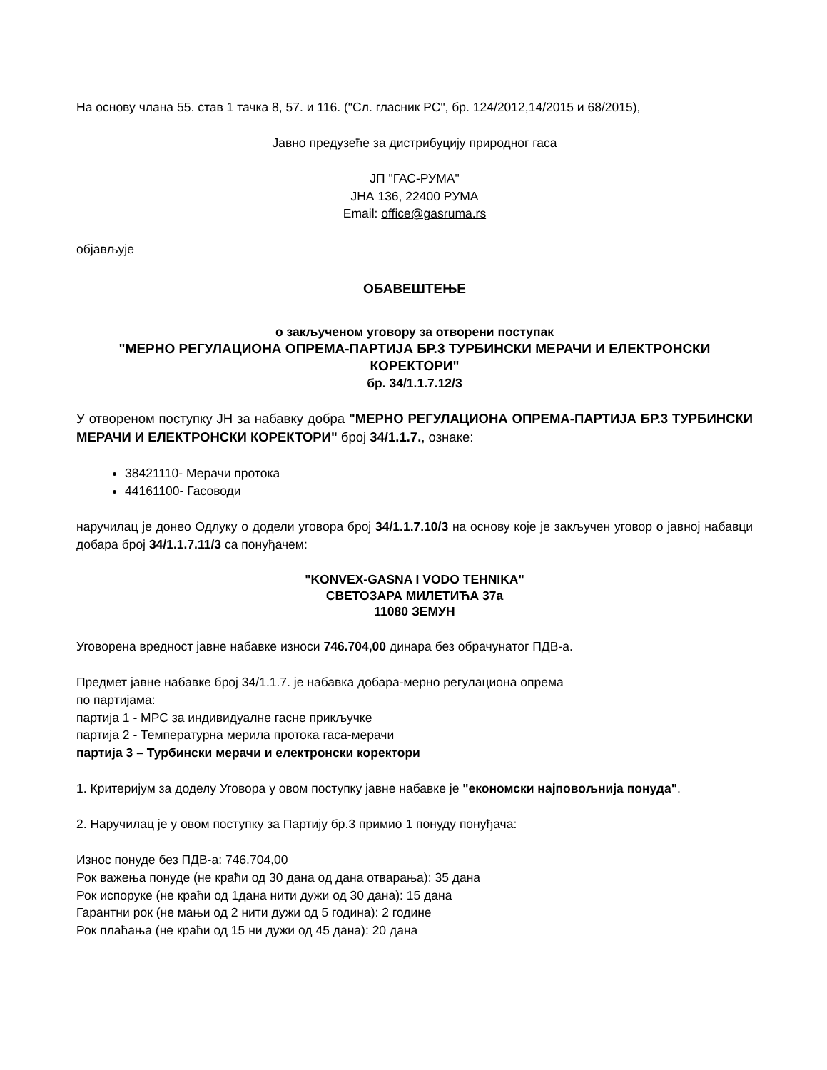На основу члана 55. став 1 тачка 8, 57. и 116. ("Сл. гласник РС", бр. 124/2012,14/2015 и 68/2015),
Јавно предузеће за дистрибуцију природног гаса
ЈП "ГАС-РУМА"
ЈНА 136, 22400 РУМА
Email: office@gasruma.rs
објављује
ОБАВЕШТЕЊЕ
о закљученом уговору за отворени поступак
"МЕРНО РЕГУЛАЦИОНА ОПРЕМА-ПАРТИЈА БР.3 ТУРБИНСКИ МЕРАЧИ И ЕЛЕКТРОНСКИ КОРЕКТОРИ"
бр. 34/1.1.7.12/3
У отвореном поступку ЈН за набавку добра "МЕРНО РЕГУЛАЦИОНА ОПРЕМА-ПАРТИЈА БР.3 ТУРБИНСКИ МЕРАЧИ И ЕЛЕКТРОНСКИ КОРЕКТОРИ" број 34/1.1.7., ознаке:
38421110- Мерачи протока
44161100- Гасоводи
наручилац је донео Одлуку о додели уговора број 34/1.1.7.10/3 на основу које је закључен уговор о јавној набавци добара број 34/1.1.7.11/3 са понуђачем:
"KONVEX-GASNA I VODO TEHNIKA"
СВЕТОЗАРА МИЛЕТИЋА 37а
11080 ЗЕМУН
Уговорена вредност јавне набавке износи 746.704,00 динара без обрачунатог ПДВ-а.
Предмет јавне набавке број 34/1.1.7. је набавка добара-мерно регулациона опрема
по партијама:
партија 1 - МРС за индивидуалне гасне прикључке
партија 2 - Температурна мерила протока гаса-мерачи
партија 3 – Турбински мерачи и електронски коректори
1. Критеријум за доделу Уговора у овом поступку јавне набавке је "економски најповољнија понуда".
2. Наручилац је у овом поступку за Партију бр.3 примио 1 понуду понуђача:
Износ понуде без ПДВ-а: 746.704,00
Рок важења понуде (не краћи од 30 дана од дана отварања): 35 дана
Рок испоруке (не краћи од 1дана нити дужи од 30 дана): 15 дана
Гарантни рок (не мањи од 2 нити дужи од 5 година): 2 године
Рок плаћања (не краћи од 15 ни дужи од 45 дана): 20 дана